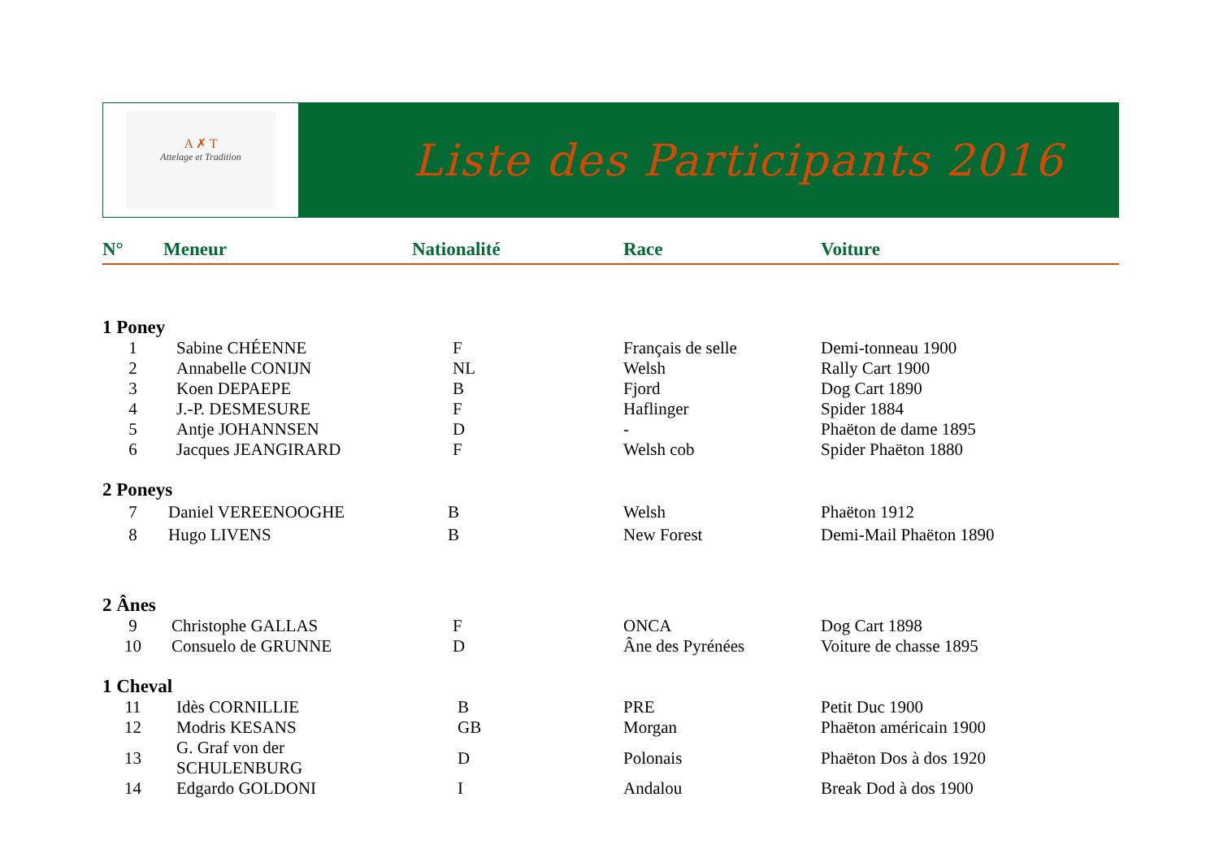A ✗ T
Attelage et Tradition
Liste des Participants 2016
| N° | Meneur | Nationalité | Race | Voiture |
| --- | --- | --- | --- | --- |
| 1 Poney | | | | |
| 1 | Sabine CHÉENNE | F | Français de selle | Demi-tonneau 1900 |
| 2 | Annabelle CONIJN | NL | Welsh | Rally Cart 1900 |
| 3 | Koen DEPAEPE | B | Fjord | Dog Cart 1890 |
| 4 | J.-P. DESMESURE | F | Haflinger | Spider 1884 |
| 5 | Antje JOHANNSEN | D | - | Phaëton de dame 1895 |
| 6 | Jacques JEANGIRARD | F | Welsh cob | Spider Phaëton 1880 |
| 2 Poneys | | | | |
| 7 | Daniel VEREENOOGHE | B | Welsh | Phaëton 1912 |
| 8 | Hugo LIVENS | B | New Forest | Demi-Mail Phaëton 1890 |
| 2 Ânes | | | | |
| 9 | Christophe GALLAS | F | ONCA | Dog Cart 1898 |
| 10 | Consuelo de GRUNNE | D | Âne des Pyrénées | Voiture de chasse 1895 |
| 1 Cheval | | | | |
| 11 | Idès CORNILLIE | B | PRE | Petit Duc 1900 |
| 12 | Modris KESANS | GB | Morgan | Phaëton américain 1900 |
| 13 | G. Graf von der SCHULENBURG | D | Polonais | Phaëton Dos à dos 1920 |
| 14 | Edgardo GOLDONI | I | Andalou | Break Dod à dos 1900 |